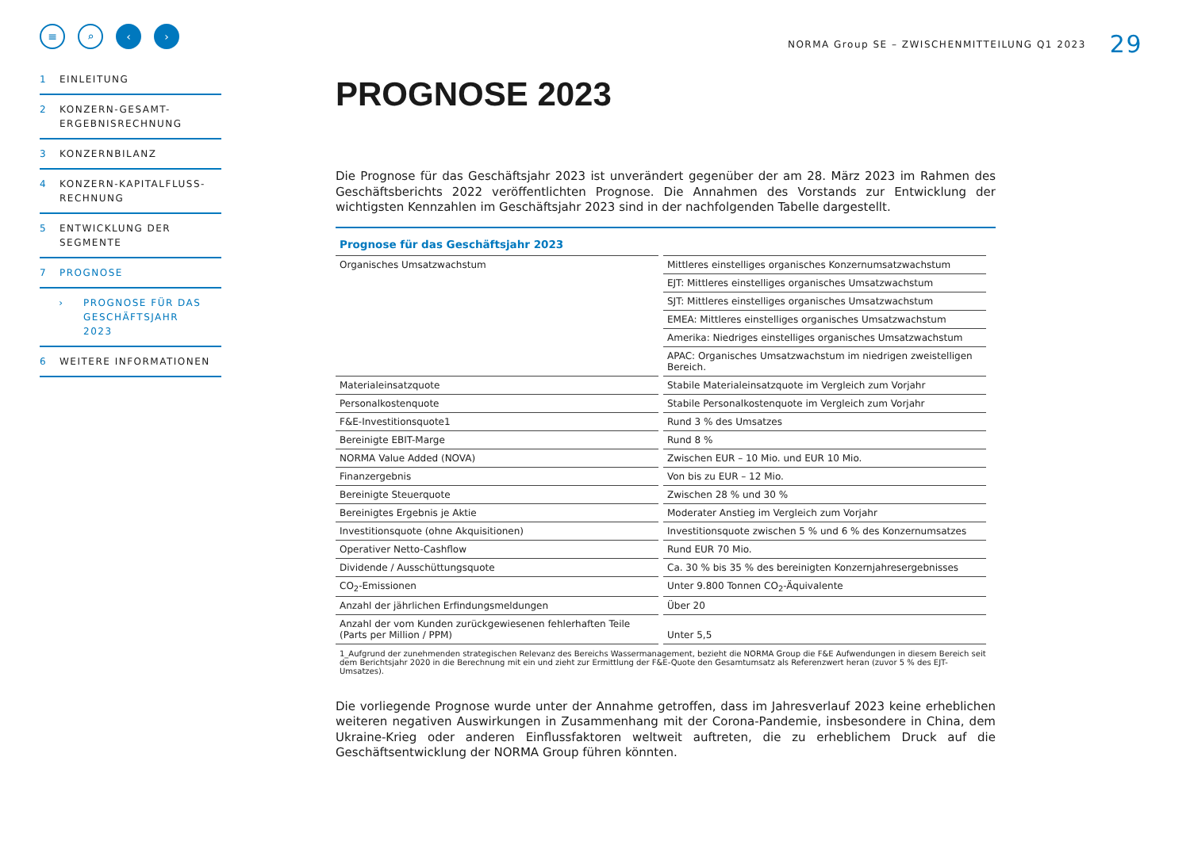≡ ⌕ ‹ ›
1 EINLEITUNG
2 KONZERN-GESAMT-
ERGEBNISRECHNUNG
3 KONZERNBILANZ
4 KONZERN-KAPITALFLUSS-
RECHNUNG
5 ENTWICKLUNG DER
SEGMENTE
7 PROGNOSE
› PROGNOSE FÜR DAS
GESCHÄFTSJAHR
2023
6 WEITERE INFORMATIONEN
NORMA Group SE – ZWISCHENMITTEILUNG Q1 2023 29
PROGNOSE 2023
Die Prognose für das Geschäftsjahr 2023 ist unverändert gegenüber der am 28. März 2023 im Rahmen des Geschäftsberichts 2022 veröffentlichten Prognose. Die Annahmen des Vorstands zur Entwicklung der wichtigsten Kennzahlen im Geschäftsjahr 2023 sind in der nachfolgenden Tabelle dargestellt.
Prognose für das Geschäftsjahr 2023
| Organisches Umsatzwachstum | Mittleres einstelliges organisches Konzernumsatzwachstum |
| | EJT: Mittleres einstelliges organisches Umsatzwachstum |
| | SJT: Mittleres einstelliges organisches Umsatzwachstum |
| | EMEA: Mittleres einstelliges organisches Umsatzwachstum |
| | Amerika: Niedriges einstelliges organisches Umsatzwachstum |
| | APAC: Organisches Umsatzwachstum im niedrigen zweistelligen Bereich. |
| Materialeinsatzquote | Stabile Materialeinsatzquote im Vergleich zum Vorjahr |
| Personalkostenquote | Stabile Personalkostenquote im Vergleich zum Vorjahr |
| F&E-Investitionsquote1 | Rund 3 % des Umsatzes |
| Bereinigte EBIT-Marge | Rund 8 % |
| NORMA Value Added (NOVA) | Zwischen EUR – 10 Mio. und EUR 10 Mio. |
| Finanzergebnis | Von bis zu EUR – 12 Mio. |
| Bereinigte Steuerquote | Zwischen 28 % und 30 % |
| Bereinigtes Ergebnis je Aktie | Moderater Anstieg im Vergleich zum Vorjahr |
| Investitionsquote (ohne Akquisitionen) | Investitionsquote zwischen 5 % und 6 % des Konzernumsatzes |
| Operativer Netto-Cashflow | Rund EUR 70 Mio. |
| Dividende / Ausschüttungsquote | Ca. 30 % bis 35 % des bereinigten Konzernjahresergebnisses |
| CO<sub>2</sub>-Emissionen | Unter 9.800 Tonnen CO<sub>2</sub>-Äquivalente |
| Anzahl der jährlichen Erfindungsmeldungen | Über 20 |
| Anzahl der vom Kunden zurückgewiesenen fehlerhaften Teile (Parts per Million / PPM) | Unter 5,5 |
1_Aufgrund der zunehmenden strategischen Relevanz des Bereichs Wassermanagement, bezieht die NORMA Group die F&E Aufwendungen in diesem Bereich seit dem Berichtsjahr 2020 in die Berechnung mit ein und zieht zur Ermittlung der F&E-Quote den Gesamtumsatz als Referenzwert heran (zuvor 5 % des EJT-Umsatzes).
Die vorliegende Prognose wurde unter der Annahme getroffen, dass im Jahresverlauf 2023 keine erheblichen weiteren negativen Auswirkungen in Zusammenhang mit der Corona-Pandemie, insbesondere in China, dem Ukraine-Krieg oder anderen Einflussfaktoren weltweit auftreten, die zu erheblichem Druck auf die Geschäftsentwicklung der NORMA Group führen könnten.